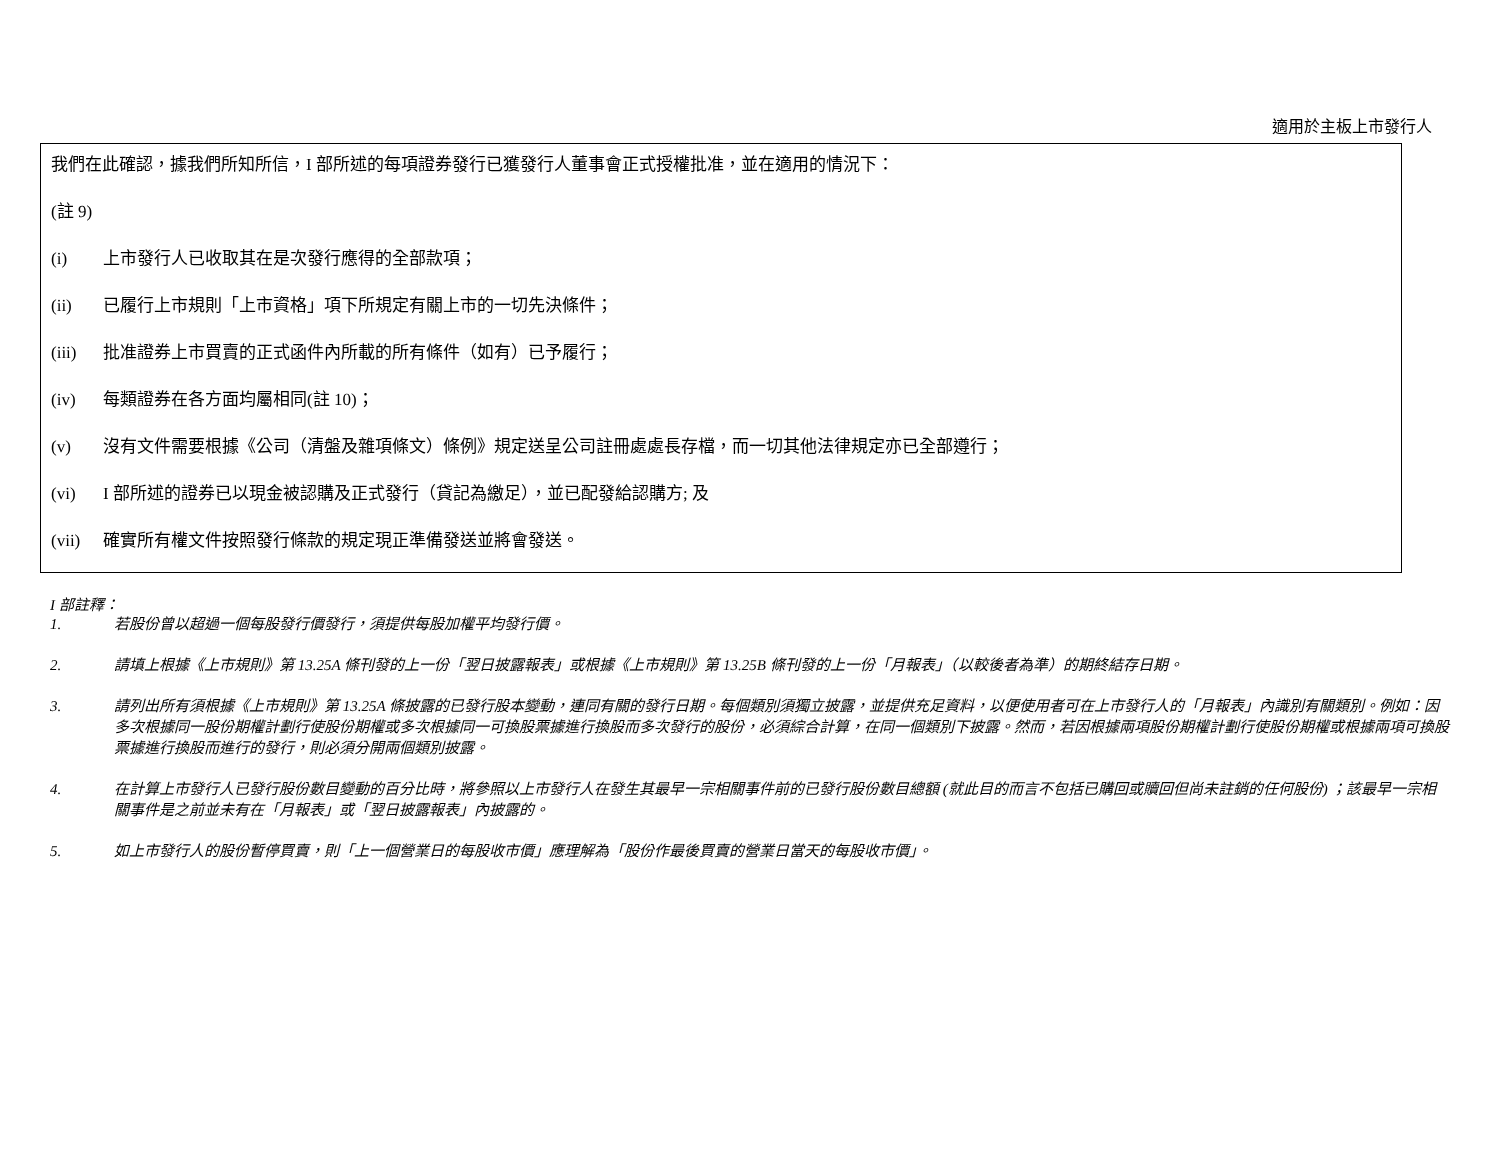適用於主板上市發行人
我們在此確認，據我們所知所信，I 部所述的每項證券發行已獲發行人董事會正式授權批准，並在適用的情況下：
(註 9)
(i) 上市發行人已收取其在是次發行應得的全部款項；
(ii) 已履行上市規則「上市資格」項下所規定有關上市的一切先決條件；
(iii) 批准證券上市買賣的正式函件內所載的所有條件（如有）已予履行；
(iv) 每類證券在各方面均屬相同(註 10)；
(v) 沒有文件需要根據《公司（清盤及雜項條文）條例》規定送呈公司註冊處處長存檔，而一切其他法律規定亦已全部遵行；
(vi) I 部所述的證券已以現金被認購及正式發行（貸記為繳足），並已配發給認購方; 及
(vii) 確實所有權文件按照發行條款的規定現正準備發送並將會發送。
I 部註釋：
1. 若股份曾以超過一個每股發行價發行，須提供每股加權平均發行價。
2. 請填上根據《上市規則》第 13.25A 條刊發的上一份「翌日披露報表」或根據《上市規則》第 13.25B 條刊發的上一份「月報表」（以較後者為準）的期終結存日期。
3. 請列出所有須根據《上市規則》第 13.25A 條披露的已發行股本變動，連同有關的發行日期。每個類別須獨立披露，並提供充足資料，以便使用者可在上市發行人的「月報表」內識別有關類別。例如：因多次根據同一股份期權計劃行使股份期權或多次根據同一可換股票據進行換股而多次發行的股份，必須綜合計算，在同一個類別下披露。然而，若因根據兩項股份期權計劃行使股份期權或根據兩項可換股票據進行換股而進行的發行，則必須分開兩個類別披露。
4. 在計算上市發行人已發行股份數目變動的百分比時，將參照以上市發行人在發生其最早一宗相關事件前的已發行股份數目總額 (就此目的而言不包括已購回或贖回但尚未註銷的任何股份) ；該最早一宗相關事件是之前並未有在「月報表」或「翌日披露報表」內披露的。
5. 如上市發行人的股份暫停買賣，則「上一個營業日的每股收市價」應理解為「股份作最後買賣的營業日當天的每股收市價」。